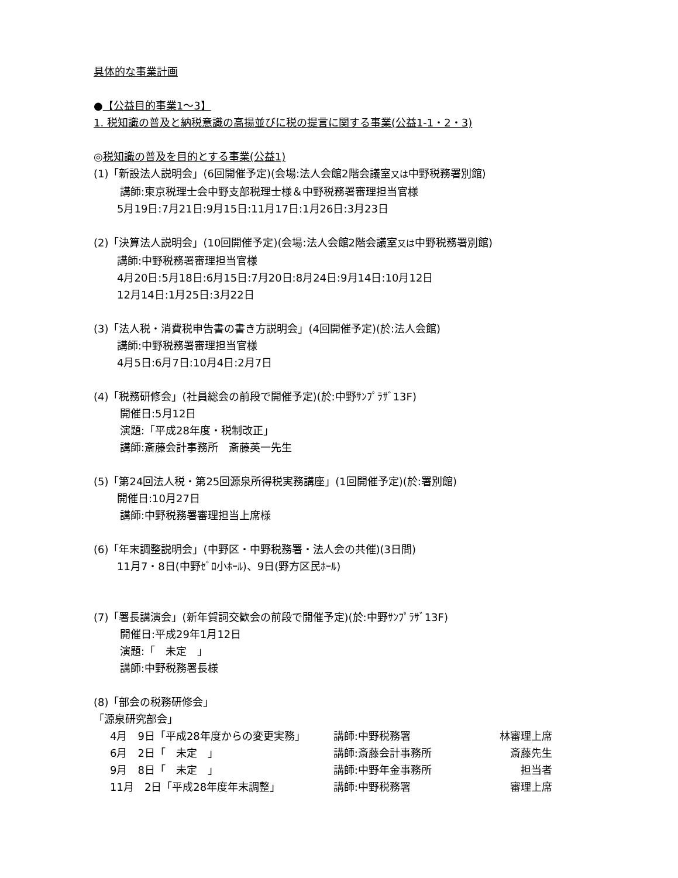具体的な事業計画
●【公益目的事業1～3】
1. 税知識の普及と納税意識の高揚並びに税の提言に関する事業(公益1-1・2・3)
◎税知識の普及を目的とする事業(公益1)
(1)「新設法人説明会」(6回開催予定)(会場:法人会館2階会議室又は中野税務署別館)
講師:東京税理士会中野支部税理士様＆中野税務署審理担当官様
5月19日:7月21日:9月15日:11月17日:1月26日:3月23日
(2)「決算法人説明会」(10回開催予定)(会場:法人会館2階会議室又は中野税務署別館)
講師:中野税務署審理担当官様
4月20日:5月18日:6月15日:7月20日:8月24日:9月14日:10月12日
12月14日:1月25日:3月22日
(3)「法人税・消費税申告書の書き方説明会」(4回開催予定)(於:法人会館)
講師:中野税務署審理担当官様
4月5日:6月7日:10月4日:2月7日
(4)「税務研修会」(社員総会の前段で開催予定)(於:中野ｻﾝﾌﾟﾗｻﾞ13F)
開催日:5月12日
演題:「平成28年度・税制改正」
講師:斎藤会計事務所　斎藤英一先生
(5)「第24回法人税・第25回源泉所得税実務講座」(1回開催予定)(於:署別館)
開催日:10月27日
講師:中野税務署審理担当上席様
(6)「年末調整説明会」(中野区・中野税務署・法人会の共催)(3日間)
11月7・8日(中野ｾﾞﾛ小ﾎｰﾙ)、9日(野方区民ﾎｰﾙ)
(7)「署長講演会」(新年賀詞交歓会の前段で開催予定)(於:中野ｻﾝﾌﾟﾗｻﾞ13F)
開催日:平成29年1月12日
演題:「　未定　」
講師:中野税務署長様
(8)「部会の税務研修会」
「源泉研究部会」
| 4月 9日「平成28年度からの変更実務」 | 講師:中野税務署 | 林審理上席 |
| 6月 2日「 未定 」 | 講師:斎藤会計事務所 | 斎藤先生 |
| 9月 8日「 未定 」 | 講師:中野年金事務所 | 担当者 |
| 11月 2日「平成28年度年末調整」 | 講師:中野税務署 | 審理上席 |